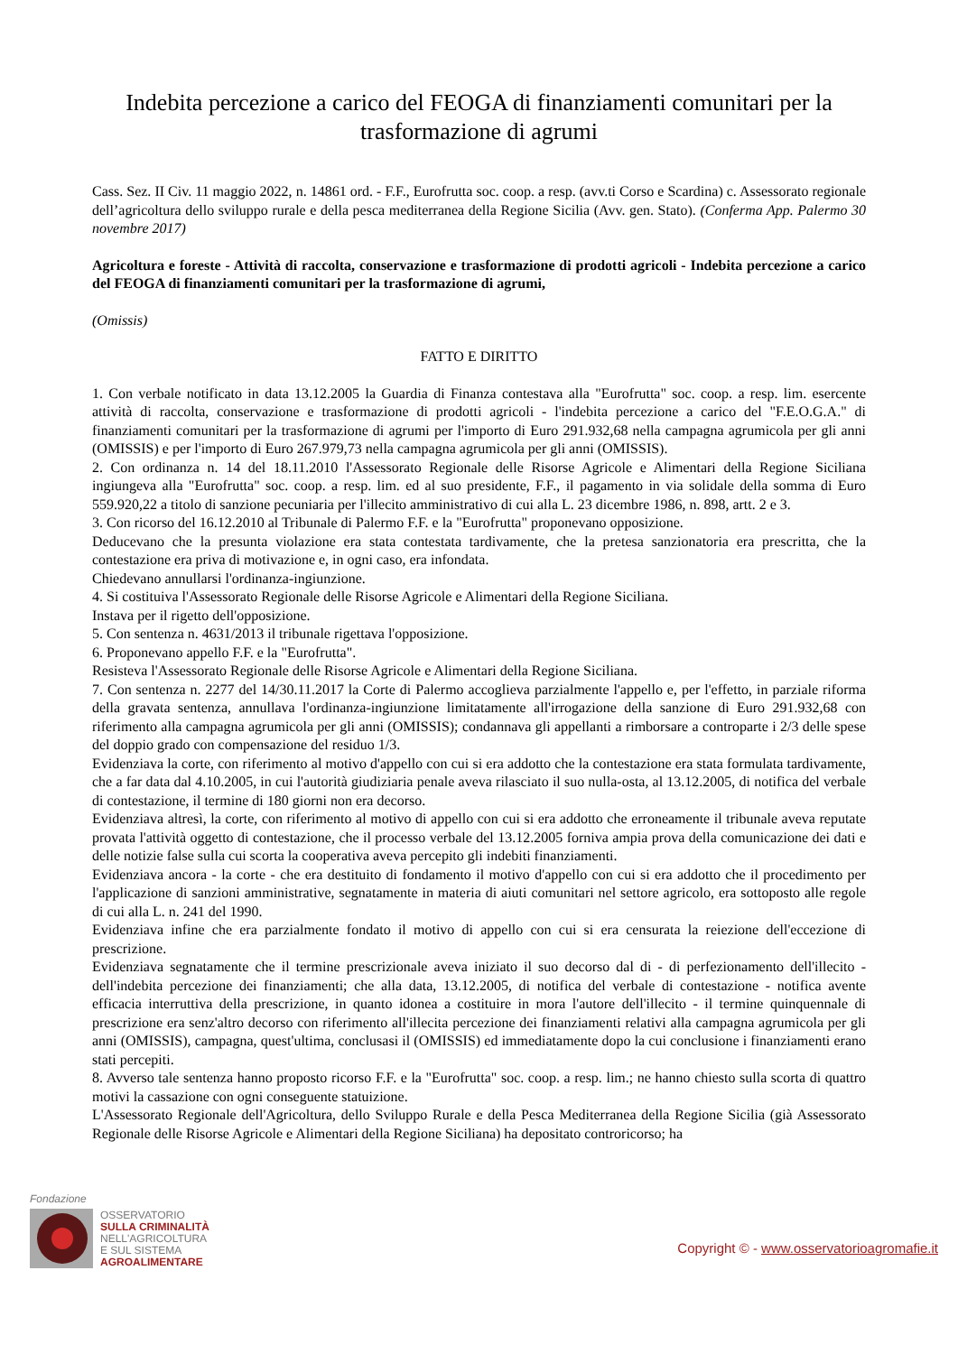Indebita percezione a carico del FEOGA di finanziamenti comunitari per la trasformazione di agrumi
Cass. Sez. II Civ. 11 maggio 2022, n. 14861 ord. - F.F., Eurofrutta soc. coop. a resp. (avv.ti Corso e Scardina) c. Assessorato regionale dell’agricoltura dello sviluppo rurale e della pesca mediterranea della Regione Sicilia (Avv. gen. Stato). (Conferma App. Palermo 30 novembre 2017)
Agricoltura e foreste - Attività di raccolta, conservazione e trasformazione di prodotti agricoli - Indebita percezione a carico del FEOGA di finanziamenti comunitari per la trasformazione di agrumi,
(Omissis)
FATTO E DIRITTO
1. Con verbale notificato in data 13.12.2005 la Guardia di Finanza contestava alla "Eurofrutta" soc. coop. a resp. lim. esercente attività di raccolta, conservazione e trasformazione di prodotti agricoli - l'indebita percezione a carico del "F.E.O.G.A." di finanziamenti comunitari per la trasformazione di agrumi per l'importo di Euro 291.932,68 nella campagna agrumicola per gli anni (OMISSIS) e per l'importo di Euro 267.979,73 nella campagna agrumicola per gli anni (OMISSIS).
2. Con ordinanza n. 14 del 18.11.2010 l'Assessorato Regionale delle Risorse Agricole e Alimentari della Regione Siciliana ingiungeva alla "Eurofrutta" soc. coop. a resp. lim. ed al suo presidente, F.F., il pagamento in via solidale della somma di Euro 559.920,22 a titolo di sanzione pecuniaria per l'illecito amministrativo di cui alla L. 23 dicembre 1986, n. 898, artt. 2 e 3.
3. Con ricorso del 16.12.2010 al Tribunale di Palermo F.F. e la "Eurofrutta" proponevano opposizione.
Deducevano che la presunta violazione era stata contestata tardivamente, che la pretesa sanzionatoria era prescritta, che la contestazione era priva di motivazione e, in ogni caso, era infondata.
Chiedevano annullarsi l'ordinanza-ingiunzione.
4. Si costituiva l'Assessorato Regionale delle Risorse Agricole e Alimentari della Regione Siciliana.
Instava per il rigetto dell'opposizione.
5. Con sentenza n. 4631/2013 il tribunale rigettava l'opposizione.
6. Proponevano appello F.F. e la "Eurofrutta".
Resisteva l'Assessorato Regionale delle Risorse Agricole e Alimentari della Regione Siciliana.
7. Con sentenza n. 2277 del 14/30.11.2017 la Corte di Palermo accoglieva parzialmente l'appello e, per l'effetto, in parziale riforma della gravata sentenza, annullava l'ordinanza-ingiunzione limitatamente all'irrogazione della sanzione di Euro 291.932,68 con riferimento alla campagna agrumicola per gli anni (OMISSIS); condannava gli appellanti a rimborsare a controparte i 2/3 delle spese del doppio grado con compensazione del residuo 1/3.
Evidenziava la corte, con riferimento al motivo d'appello con cui si era addotto che la contestazione era stata formulata tardivamente, che a far data dal 4.10.2005, in cui l'autorità giudiziaria penale aveva rilasciato il suo nulla-osta, al 13.12.2005, di notifica del verbale di contestazione, il termine di 180 giorni non era decorso.
Evidenziava altresì, la corte, con riferimento al motivo di appello con cui si era addotto che erroneamente il tribunale aveva reputate provata l'attività oggetto di contestazione, che il processo verbale del 13.12.2005 forniva ampia prova della comunicazione dei dati e delle notizie false sulla cui scorta la cooperativa aveva percepito gli indebiti finanziamenti.
Evidenziava ancora - la corte - che era destituito di fondamento il motivo d'appello con cui si era addotto che il procedimento per l'applicazione di sanzioni amministrative, segnatamente in materia di aiuti comunitari nel settore agricolo, era sottoposto alle regole di cui alla L. n. 241 del 1990.
Evidenziava infine che era parzialmente fondato il motivo di appello con cui si era censurata la reiezione dell'eccezione di prescrizione.
Evidenziava segnatamente che il termine prescrizionale aveva iniziato il suo decorso dal di - di perfezionamento dell'illecito - dell'indebita percezione dei finanziamenti; che alla data, 13.12.2005, di notifica del verbale di contestazione - notifica avente efficacia interruttiva della prescrizione, in quanto idonea a costituire in mora l'autore dell'illecito - il termine quinquennale di prescrizione era senz'altro decorso con riferimento all'illecita percezione dei finanziamenti relativi alla campagna agrumicola per gli anni (OMISSIS), campagna, quest'ultima, conclusasi il (OMISSIS) ed immediatamente dopo la cui conclusione i finanziamenti erano stati percepiti.
8. Avverso tale sentenza hanno proposto ricorso F.F. e la "Eurofrutta" soc. coop. a resp. lim.; ne hanno chiesto sulla scorta di quattro motivi la cassazione con ogni conseguente statuizione.
L'Assessorato Regionale dell'Agricoltura, dello Sviluppo Rurale e della Pesca Mediterranea della Regione Sicilia (già Assessorato Regionale delle Risorse Agricole e Alimentari della Regione Siciliana) ha depositato controricorso; ha
Fondazione
OSSERVATORIO
SULLA CRIMINALITÀ
NELL'AGRICOLTURA
E SUL SISTEMA
AGROALIMENTARE
Copyright © - www.osservatorioagromafie.it